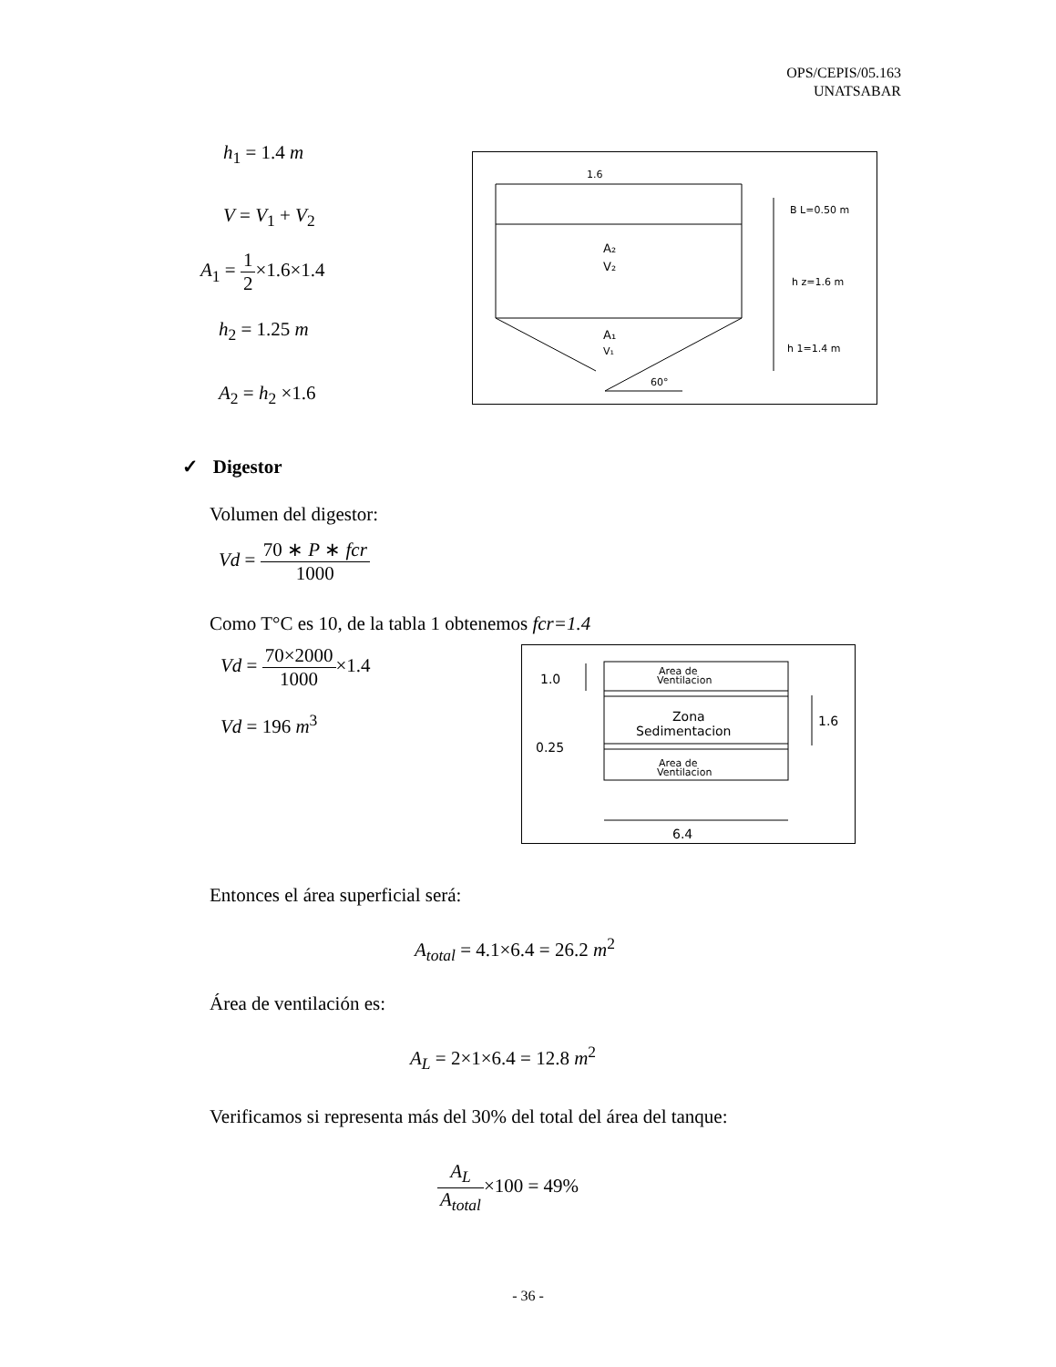OPS/CEPIS/05.163
UNATSABAR
h<sub>1</sub> = 1.4 m
V = V<sub>1</sub> + V<sub>2</sub>
A<sub>1</sub> = 1 2×1.6×1.4
h<sub>2</sub> = 1.25 m
A<sub>2</sub> = h<sub>2</sub> ×1.6
1.6
B L=0.50 m
A₂
V₂
h z=1.6 m
A₁
V₁
h 1=1.4 m
60°
✓ Digestor
Volumen del digestor:
Vd = 70 ∗ P ∗ fcr 1000
Como T°C es 10, de la tabla 1 obtenemos fcr=1.4
Vd = 70×2000 1000×1.4
Vd = 196 m<sup>3</sup>
1.0
Area de
Ventilacion
Zona
Sedimentacion
1.6
0.25
Area de
Ventilacion
6.4
Entonces el área superficial será:
A<sub>total</sub> = 4.1×6.4 = 26.2 m<sup>2</sup>
Área de ventilación es:
A<sub>L</sub> = 2×1×6.4 = 12.8 m<sup>2</sup>
Verificamos si representa más del 30% del total del área del tanque:
A<sub>L</sub> A<sub>total</sub>×100 = 49%
- 36 -